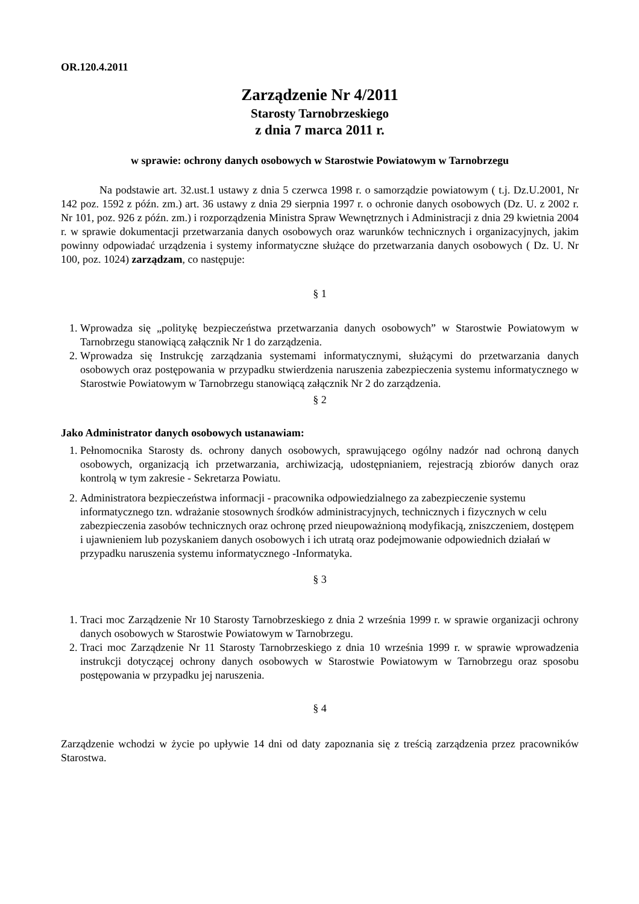OR.120.4.2011
Zarządzenie Nr 4/2011
Starosty Tarnobrzeskiego
z dnia 7 marca 2011 r.
w sprawie: ochrony danych osobowych w Starostwie Powiatowym w Tarnobrzegu
Na podstawie art. 32.ust.1 ustawy z dnia 5 czerwca 1998 r. o samorządzie powiatowym ( t.j. Dz.U.2001, Nr 142 poz. 1592 z późn. zm.) art. 36 ustawy z dnia 29 sierpnia 1997 r. o ochronie danych osobowych (Dz. U. z 2002 r. Nr 101, poz. 926 z późn. zm.) i rozporządzenia Ministra Spraw Wewnętrznych i Administracji z dnia 29 kwietnia 2004 r. w sprawie dokumentacji przetwarzania danych osobowych oraz warunków technicznych i organizacyjnych, jakim powinny odpowiadać urządzenia i systemy informatyczne służące do przetwarzania danych osobowych ( Dz. U. Nr 100, poz. 1024) zarządzam, co następuje:
§ 1
1. Wprowadza się „politykę bezpieczeństwa przetwarzania danych osobowych” w Starostwie Powiatowym w Tarnobrzegu stanowiącą załącznik Nr 1 do zarządzenia.
2. Wprowadza się Instrukcję zarządzania systemami informatycznymi, służącymi do przetwarzania danych osobowych oraz postępowania w przypadku stwierdzenia naruszenia zabezpieczenia systemu informatycznego w Starostwie Powiatowym w Tarnobrzegu stanowiącą załącznik Nr 2 do zarządzenia.
§ 2
Jako Administrator danych osobowych ustanawiam:
1. Pełnomocnika Starosty ds. ochrony danych osobowych, sprawującego ogólny nadzór nad ochroną danych osobowych, organizacją ich przetwarzania, archiwizacją, udostępnianiem, rejestracją zbiorów danych oraz kontrolą w tym zakresie - Sekretarza Powiatu.
2. Administratora bezpieczeństwa informacji - pracownika odpowiedzialnego za zabezpieczenie systemu informatycznego tzn. wdrażanie stosownych środków administracyjnych, technicznych i fizycznych w celu zabezpieczenia zasobów technicznych oraz ochronę przed nieupoważnioną modyfikacją, zniszczeniem, dostępem i ujawnieniem lub pozyskaniem danych osobowych i ich utratą oraz podejmowanie odpowiednich działań w przypadku naruszenia systemu informatycznego -Informatyka.
§ 3
1. Traci moc Zarządzenie Nr 10 Starosty Tarnobrzeskiego z dnia 2 września 1999 r. w sprawie organizacji ochrony danych osobowych w Starostwie Powiatowym w Tarnobrzegu.
2. Traci moc Zarządzenie Nr 11 Starosty Tarnobrzeskiego z dnia 10 września 1999 r. w sprawie wprowadzenia instrukcji dotyczącej ochrony danych osobowych w Starostwie Powiatowym w Tarnobrzegu oraz sposobu postępowania w przypadku jej naruszenia.
§ 4
Zarządzenie wchodzi w życie po upływie 14 dni od daty zapoznania się z treścią zarządzenia przez pracowników Starostwa.